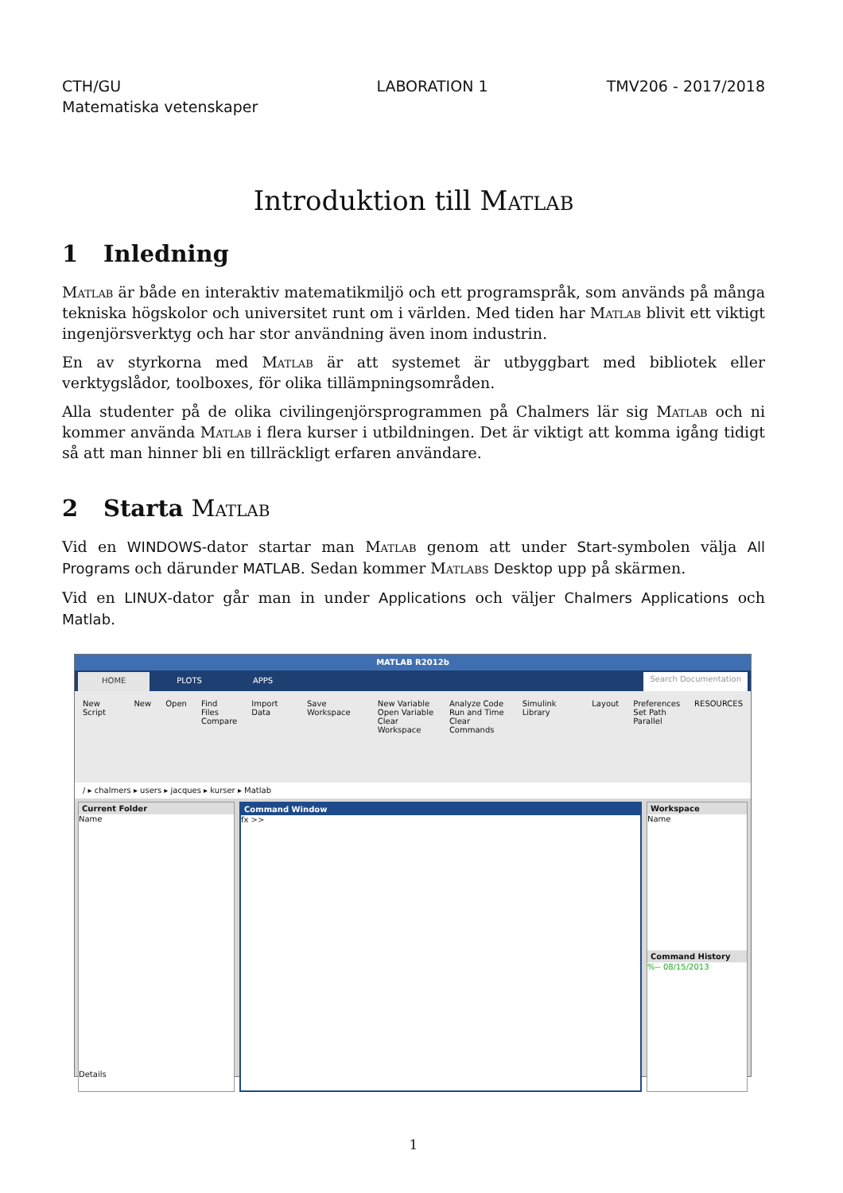CTH/GU
Matematiska vetenskaper
LABORATION 1 TMV206 - 2017/2018
Introduktion till Matlab
1 Inledning
Matlab är både en interaktiv matematikmiljö och ett programspråk, som används på många tekniska högskolor och universitet runt om i världen. Med tiden har Matlab blivit ett viktigt ingenjörsverktyg och har stor användning även inom industrin.
En av styrkorna med Matlab är att systemet är utbyggbart med bibliotek eller verktygslådor, toolboxes, för olika tillämpningsområden.
Alla studenter på de olika civilingenjörsprogrammen på Chalmers lär sig Matlab och ni kommer använda Matlab i flera kurser i utbildningen. Det är viktigt att komma igång tidigt så att man hinner bli en tillräckligt erfaren användare.
2 Starta Matlab
Vid en WINDOWS-dator startar man Matlab genom att under Start-symbolen välja All Programs och därunder MATLAB. Sedan kommer Matlabs Desktop upp på skärmen.
Vid en LINUX-dator går man in under Applications och väljer Chalmers Applications och Matlab.
MATLAB R2012b
HOME PLOTS APPS Search Documentation
New Script New Open Find Files
Compare
Import Data Save Workspace New Variable
Open Variable
Clear Workspace
Analyze Code
Run and Time
Clear Commands
Simulink Library Layout Preferences
Set Path
Parallel
RESOURCES
/ ▸ chalmers ▸ users ▸ jacques ▸ kurser ▸ Matlab
Current Folder
Name
Details
Command Window
fx >>
Workspace
Name
Command History
%-- 08/15/2013
1